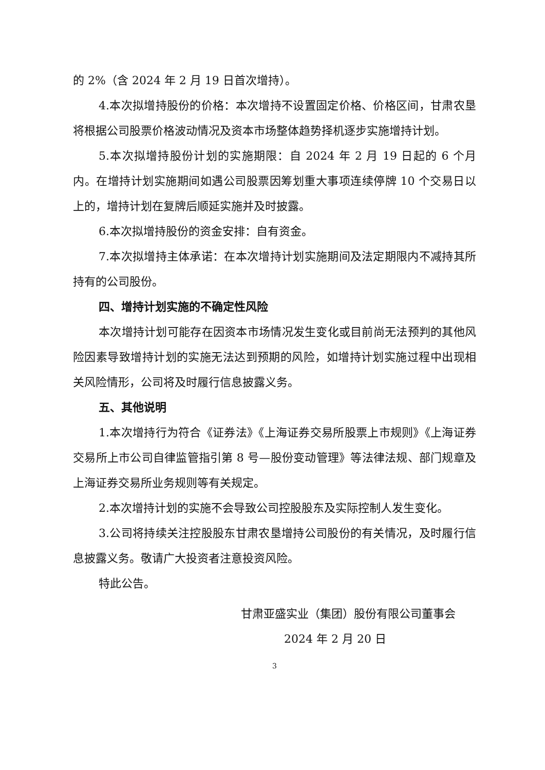的 2%（含 2024 年 2 月 19 日首次增持）。
4.本次拟增持股份的价格：本次增持不设置固定价格、价格区间，甘肃农垦将根据公司股票价格波动情况及资本市场整体趋势择机逐步实施增持计划。
5.本次拟增持股份计划的实施期限：自 2024 年 2 月 19 日起的 6 个月内。在增持计划实施期间如遇公司股票因筹划重大事项连续停牌 10 个交易日以上的，增持计划在复牌后顺延实施并及时披露。
6.本次拟增持股份的资金安排：自有资金。
7.本次拟增持主体承诺：在本次增持计划实施期间及法定期限内不减持其所持有的公司股份。
四、增持计划实施的不确定性风险
本次增持计划可能存在因资本市场情况发生变化或目前尚无法预判的其他风险因素导致增持计划的实施无法达到预期的风险，如增持计划实施过程中出现相关风险情形，公司将及时履行信息披露义务。
五、其他说明
1.本次增持行为符合《证券法》《上海证券交易所股票上市规则》《上海证券交易所上市公司自律监管指引第 8 号—股份变动管理》等法律法规、部门规章及上海证券交易所业务规则等有关规定。
2.本次增持计划的实施不会导致公司控股股东及实际控制人发生变化。
3.公司将持续关注控股股东甘肃农垦增持公司股份的有关情况，及时履行信息披露义务。敬请广大投资者注意投资风险。
特此公告。
甘肃亚盛实业（集团）股份有限公司董事会
2024 年 2 月 20 日
3